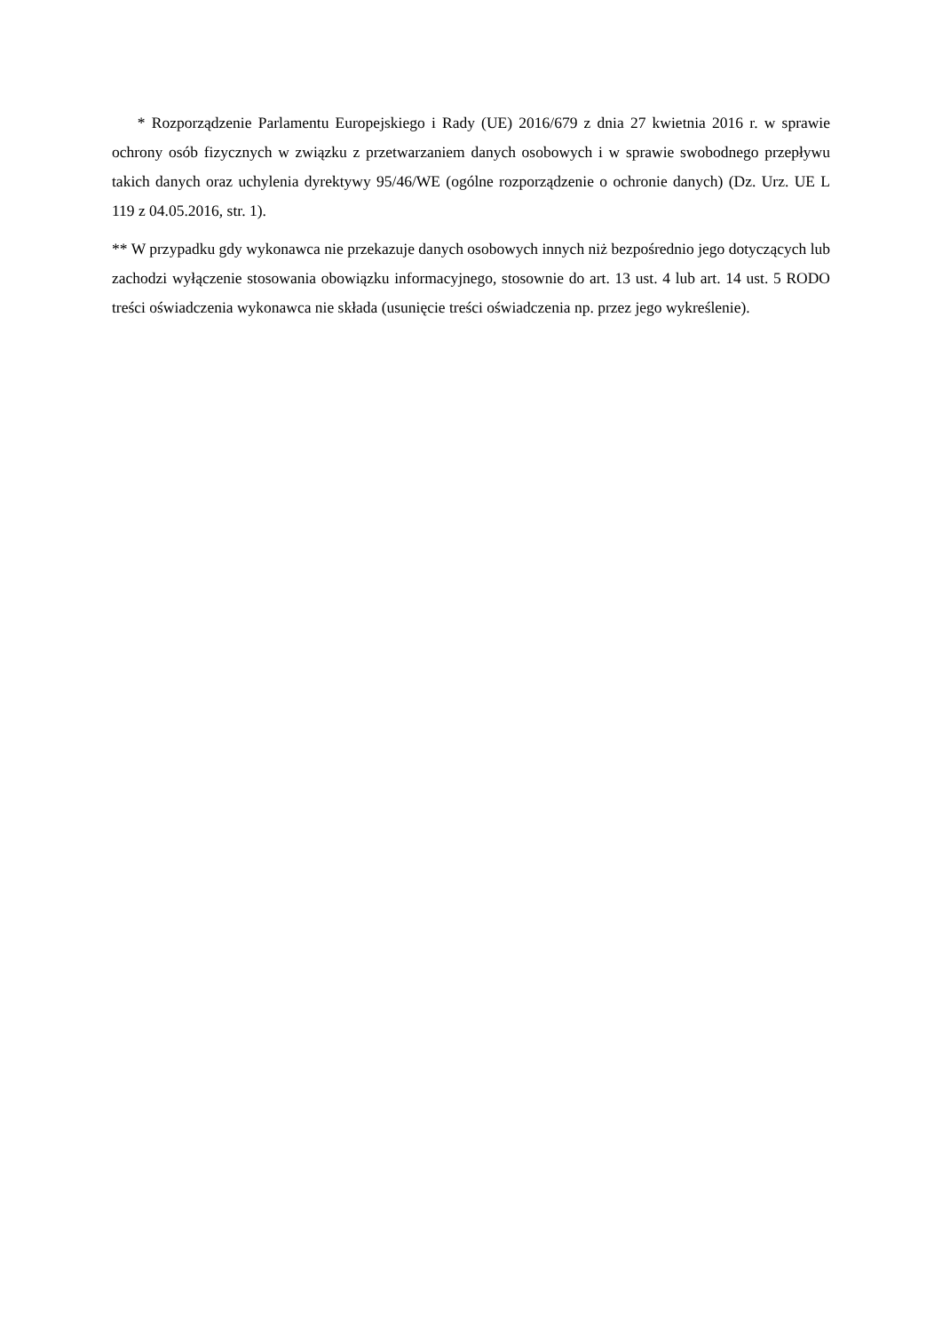* Rozporządzenie Parlamentu Europejskiego i Rady (UE) 2016/679 z dnia 27 kwietnia 2016 r. w sprawie ochrony osób fizycznych w związku z przetwarzaniem danych osobowych i w sprawie swobodnego przepływu takich danych oraz uchylenia dyrektywy 95/46/WE (ogólne rozporządzenie o ochronie danych) (Dz. Urz. UE L 119 z 04.05.2016, str. 1).
** W przypadku gdy wykonawca nie przekazuje danych osobowych innych niż bezpośrednio jego dotyczących lub zachodzi wyłączenie stosowania obowiązku informacyjnego, stosownie do art. 13 ust. 4 lub art. 14 ust. 5 RODO treści oświadczenia wykonawca nie składa (usunięcie treści oświadczenia np. przez jego wykreślenie).